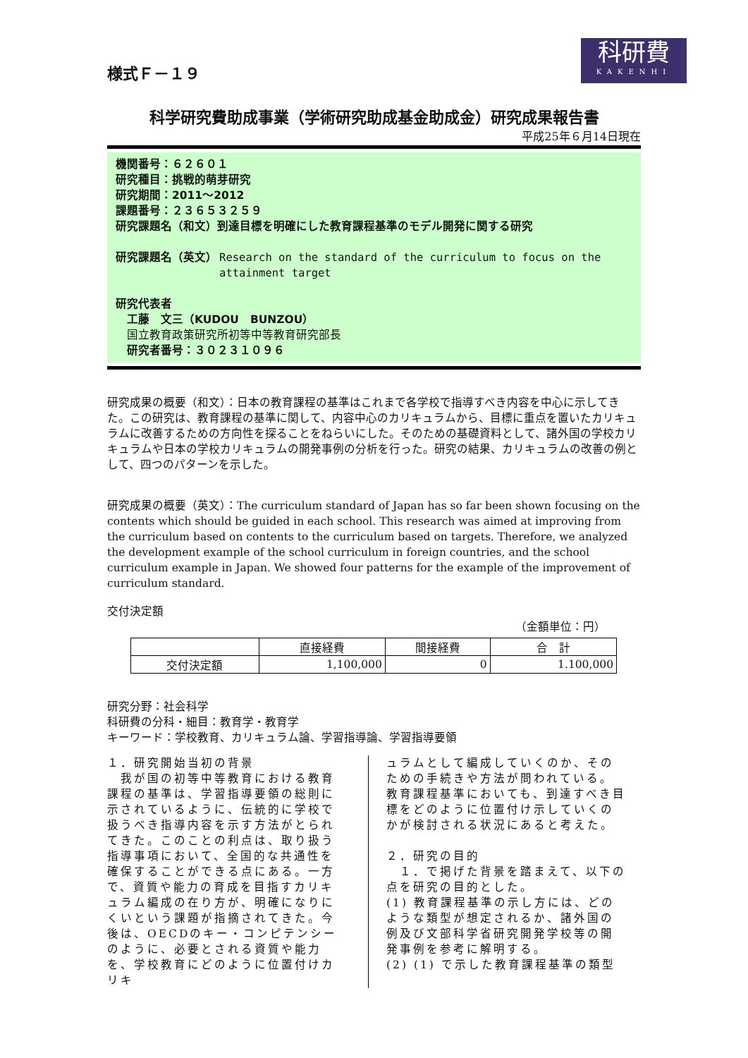様式Ｆ－１９
科研費
KAKENHI
科学研究費助成事業（学術研究助成基金助成金）研究成果報告書
平成25年６月14日現在
機関番号：６２６０１
研究種目：挑戦的萌芽研究
研究期間：2011～2012
課題番号：２３６５３２５９
研究課題名（和文）到達目標を明確にした教育課程基準のモデル開発に関する研究
研究課題名（英文） Research on the standard of the curriculum to focus on the attainment target
研究代表者
工藤　文三（KUDOU　BUNZOU）
国立教育政策研究所初等中等教育研究部長
研究者番号：３０２３１０９６
研究成果の概要（和文）：日本の教育課程の基準はこれまで各学校で指導すべき内容を中心に示してきた。この研究は、教育課程の基準に関して、内容中心のカリキュラムから、目標に重点を置いたカリキュラムに改善するための方向性を探ることをねらいにした。そのための基礎資料として、諸外国の学校カリキュラムや日本の学校カリキュラムの開発事例の分析を行った。研究の結果、カリキュラムの改善の例として、四つのパターンを示した。
研究成果の概要（英文）：The curriculum standard of Japan has so far been shown focusing on the contents which should be guided in each school. This research was aimed at improving from the curriculum based on contents to the curriculum based on targets. Therefore, we analyzed the development example of the school curriculum in foreign countries, and the school curriculum example in Japan. We showed four patterns for the example of the improvement of curriculum standard.
交付決定額
（金額単位：円）
| | 直接経費 | 間接経費 | 合 計 |
| --- | --- | --- | --- |
| 交付決定額 | 1,100,000 | 0 | 1.100,000 |
研究分野：社会科学
科研費の分科・細目：教育学・教育学
キーワード：学校教育、カリキュラム論、学習指導論、学習指導要領
１．研究開始当初の背景
　我が国の初等中等教育における教育課程の基準は、学習指導要領の総則に示されているように、伝統的に学校で扱うべき指導内容を示す方法がとられてきた。このことの利点は、取り扱う指導事項において、全国的な共通性を確保することができる点にある。一方で、資質や能力の育成を目指すカリキュラム編成の在り方が、明確になりにくいという課題が指摘されてきた。今後は、OECDのキー・コンピテンシーのように、必要とされる資質や能力を、学校教育にどのように位置付けカリキ
ュラムとして編成していくのか、そのための手続きや方法が問われている。教育課程基準においても、到達すべき目標をどのように位置付け示していくのかが検討される状況にあると考えた。
２．研究の目的
　１．で掲げた背景を踏まえて、以下の点を研究の目的とした。
(1) 教育課程基準の示し方には、どのような類型が想定されるか、諸外国の例及び文部科学省研究開発学校等の開発事例を参考に解明する。
(2) (1) で示した教育課程基準の類型